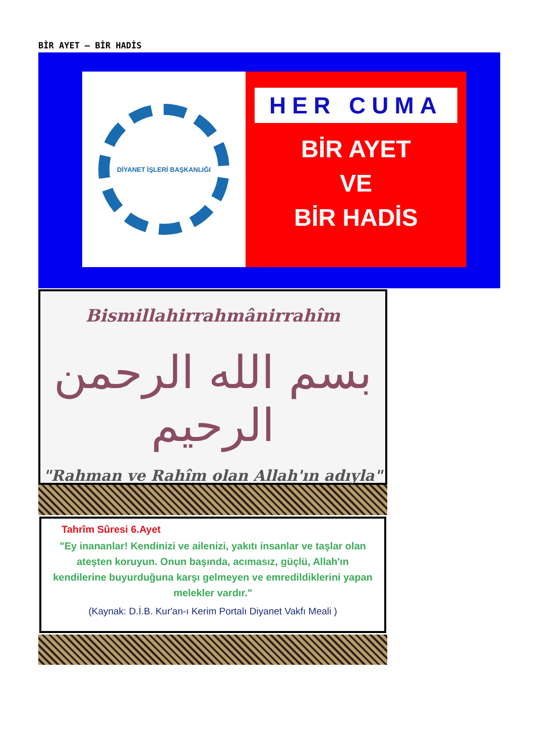BİR AYET – BİR HADİS
DİYANET İŞLERİ BAŞKANLIĞI
HER CUMA
BİR AYET
VE
BİR HADİS
Bismillahirrahmânirrahîm
بسم الله الرحمن الرحيم
"Rahman ve Rahîm olan Allah'ın adıyla"
Tahrîm Sûresi 6.Ayet
"Ey inananlar! Kendinizi ve ailenizi, yakıtı insanlar ve taşlar olan ateşten koruyun. Onun başında, acımasız, güçlü, Allah'ın kendilerine buyurduğuna karşı gelmeyen ve emredildiklerini yapan melekler vardır."
(Kaynak: D.İ.B. Kur'an-ı Kerim Portalı Diyanet Vakfı Meali )